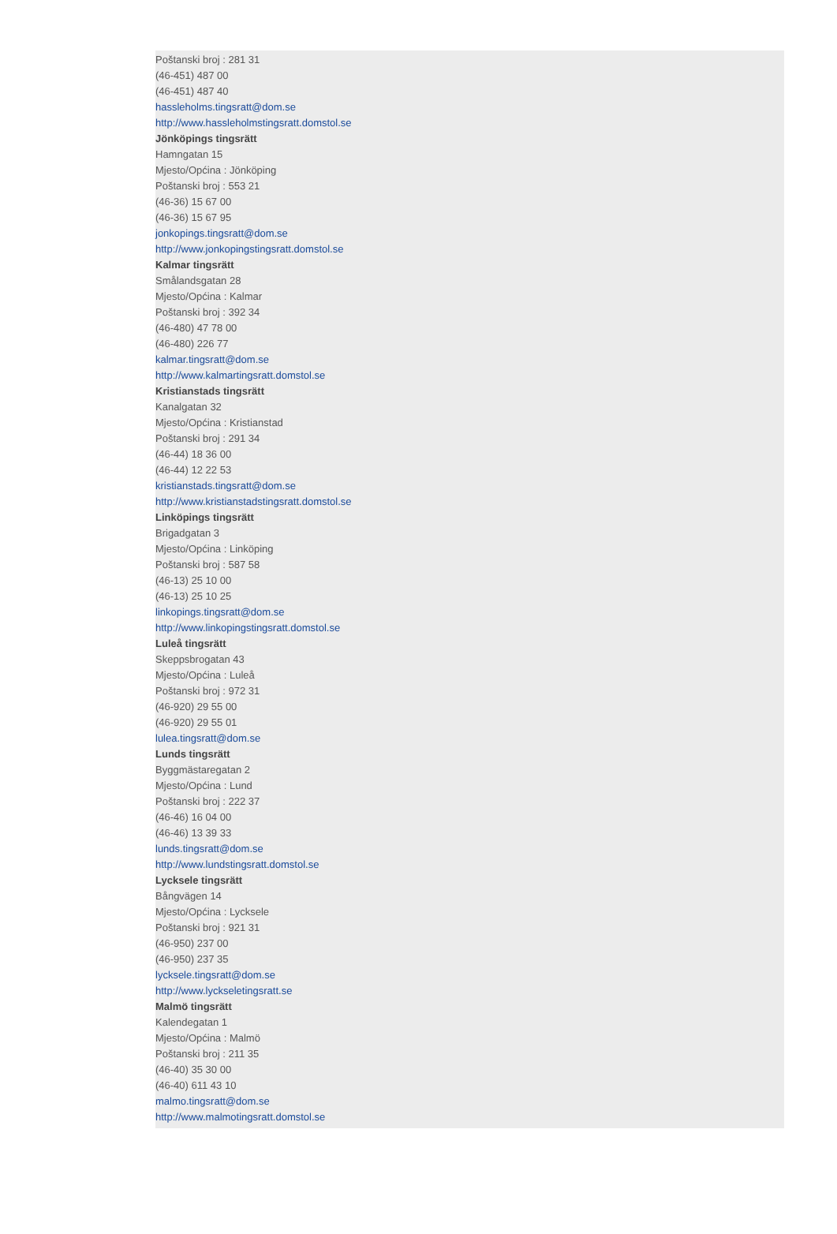Poštanski broj : 281 31
(46-451) 487 00
(46-451) 487 40
hassleholms.tingsratt@dom.se
http://www.hassleholmstingsratt.domstol.se
Jönköpings tingsrätt
Hamngatan 15
Mjesto/Općina : Jönköping
Poštanski broj : 553 21
(46-36) 15 67 00
(46-36) 15 67 95
jonkopings.tingsratt@dom.se
http://www.jonkopingstingsratt.domstol.se
Kalmar tingsrätt
Smålandsgatan 28
Mjesto/Općina : Kalmar
Poštanski broj : 392 34
(46-480) 47 78 00
(46-480) 226 77
kalmar.tingsratt@dom.se
http://www.kalmartingsratt.domstol.se
Kristianstads tingsrätt
Kanalgatan 32
Mjesto/Općina : Kristianstad
Poštanski broj : 291 34
(46-44) 18 36 00
(46-44) 12 22 53
kristianstads.tingsratt@dom.se
http://www.kristianstadstingsratt.domstol.se
Linköpings tingsrätt
Brigadgatan 3
Mjesto/Općina : Linköping
Poštanski broj : 587 58
(46-13) 25 10 00
(46-13) 25 10 25
linkopings.tingsratt@dom.se
http://www.linkopingstingsratt.domstol.se
Luleå tingsrätt
Skeppsbrogatan 43
Mjesto/Općina : Luleå
Poštanski broj : 972 31
(46-920) 29 55 00
(46-920) 29 55 01
lulea.tingsratt@dom.se
Lunds tingsrätt
Byggmästaregatan 2
Mjesto/Općina : Lund
Poštanski broj : 222 37
(46-46) 16 04 00
(46-46) 13 39 33
lunds.tingsratt@dom.se
http://www.lundstingsratt.domstol.se
Lycksele tingsrätt
Bångvägen 14
Mjesto/Općina : Lycksele
Poštanski broj : 921 31
(46-950) 237 00
(46-950) 237 35
lycksele.tingsratt@dom.se
http://www.lyckseletingsratt.se
Malmö tingsrätt
Kalendegatan 1
Mjesto/Općina : Malmö
Poštanski broj : 211 35
(46-40) 35 30 00
(46-40) 611 43 10
malmo.tingsratt@dom.se
http://www.malmotingsratt.domstol.se